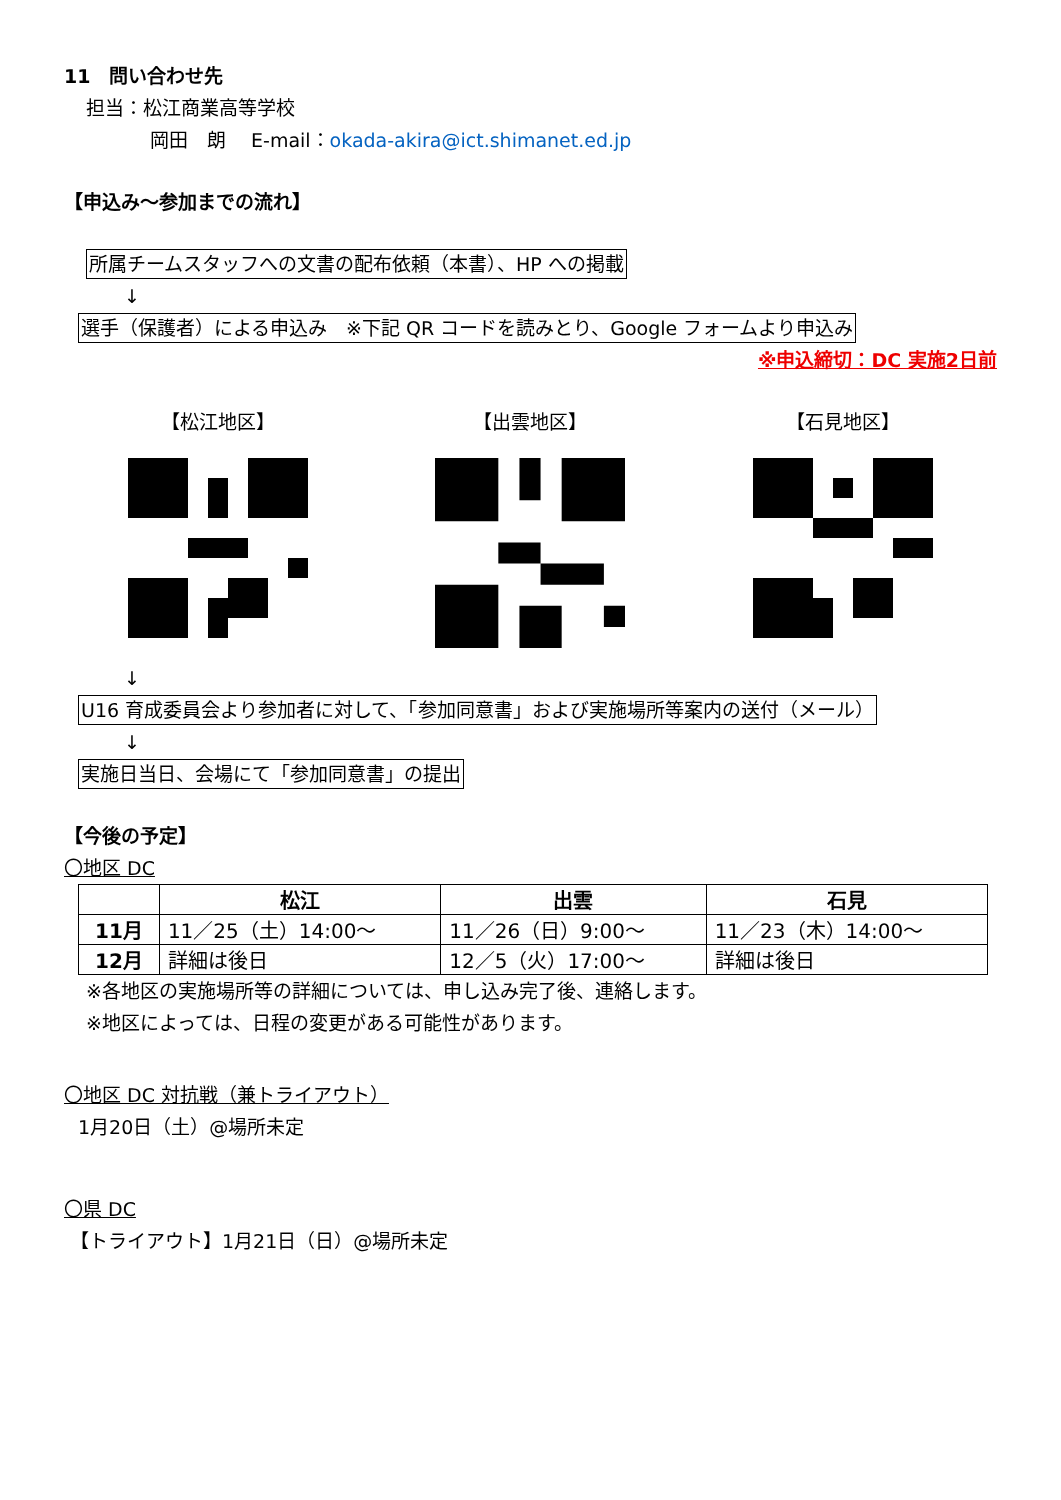11　問い合わせ先
担当：松江商業高等学校
岡田　朗　 E-mail：okada-akira@ict.shimanet.ed.jp
【申込み～参加までの流れ】
所属チームスタッフへの文書の配布依頼（本書）、HP への掲載
↓
選手（保護者）による申込み　※下記 QR コードを読みとり、Google フォームより申込み
※申込締切：DC 実施2日前
【松江地区】 【出雲地区】 【石見地区】
↓
U16 育成委員会より参加者に対して、「参加同意書」および実施場所等案内の送付（メール）
↓
実施日当日、会場にて「参加同意書」の提出
【今後の予定】
〇地区 DC
| | 松江 | 出雲 | 石見 |
| --- | --- | --- | --- |
| 11月 | 11／25（土）14:00～ | 11／26（日）9:00～ | 11／23（木）14:00～ |
| 12月 | 詳細は後日 | 12／5（火）17:00～ | 詳細は後日 |
※各地区の実施場所等の詳細については、申し込み完了後、連絡します。
※地区によっては、日程の変更がある可能性があります。
〇地区 DC 対抗戦（兼トライアウト）
1月20日（土）@場所未定
〇県 DC
【トライアウト】1月21日（日）@場所未定